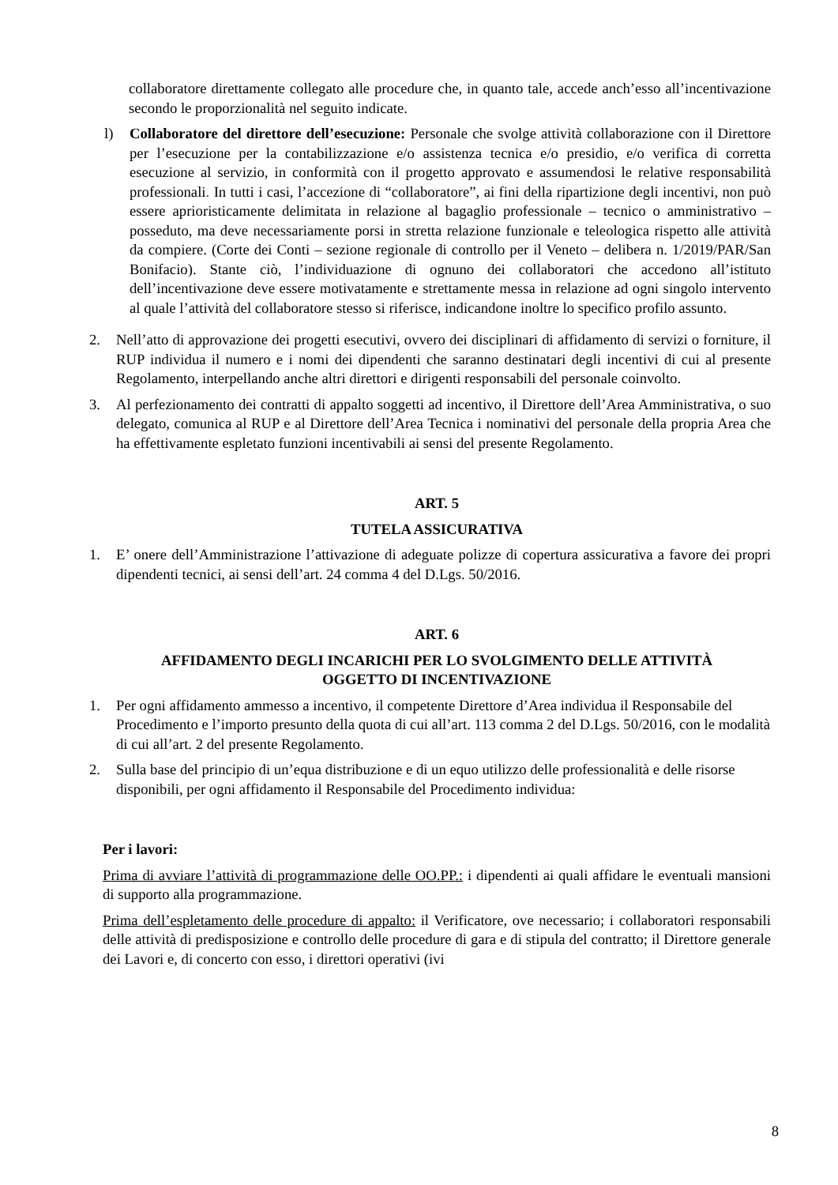collaboratore direttamente collegato alle procedure che, in quanto tale, accede anch’esso all’incentivazione secondo le proporzionalità nel seguito indicate.
l) Collaboratore del direttore dell’esecuzione: Personale che svolge attività collaborazione con il Direttore per l’esecuzione per la contabilizzazione e/o assistenza tecnica e/o presidio, e/o verifica di corretta esecuzione al servizio, in conformità con il progetto approvato e assumendosi le relative responsabilità professionali. In tutti i casi, l’accezione di “collaboratore”, ai fini della ripartizione degli incentivi, non può essere aprioristicamente delimitata in relazione al bagaglio professionale – tecnico o amministrativo – posseduto, ma deve necessariamente porsi in stretta relazione funzionale e teleologica rispetto alle attività da compiere. (Corte dei Conti – sezione regionale di controllo per il Veneto – delibera n. 1/2019/PAR/San Bonifacio). Stante ciò, l’individuazione di ognuno dei collaboratori che accedono all’istituto dell’incentivazione deve essere motivatamente e strettamente messa in relazione ad ogni singolo intervento al quale l’attività del collaboratore stesso si riferisce, indicandone inoltre lo specifico profilo assunto.
2. Nell’atto di approvazione dei progetti esecutivi, ovvero dei disciplinari di affidamento di servizi o forniture, il RUP individua il numero e i nomi dei dipendenti che saranno destinatari degli incentivi di cui al presente Regolamento, interpellando anche altri direttori e dirigenti responsabili del personale coinvolto.
3. Al perfezionamento dei contratti di appalto soggetti ad incentivo, il Direttore dell’Area Amministrativa, o suo delegato, comunica al RUP e al Direttore dell’Area Tecnica i nominativi del personale della propria Area che ha effettivamente espletato funzioni incentivabili ai sensi del presente Regolamento.
ART. 5
TUTELA ASSICURATIVA
1. E’ onere dell’Amministrazione l’attivazione di adeguate polizze di copertura assicurativa a favore dei propri dipendenti tecnici, ai sensi dell’art. 24 comma 4 del D.Lgs. 50/2016.
ART. 6
AFFIDAMENTO DEGLI INCARICHI PER LO SVOLGIMENTO DELLE ATTIVITÀ
OGGETTO DI INCENTIVAZIONE
1. Per ogni affidamento ammesso a incentivo, il competente Direttore d’Area individua il Responsabile del Procedimento e l’importo presunto della quota di cui all’art. 113 comma 2 del D.Lgs. 50/2016, con le modalità di cui all’art. 2 del presente Regolamento.
2. Sulla base del principio di un’equa distribuzione e di un equo utilizzo delle professionalità e delle risorse disponibili, per ogni affidamento il Responsabile del Procedimento individua:
Per i lavori:
Prima di avviare l’attività di programmazione delle OO.PP.: i dipendenti ai quali affidare le eventuali mansioni di supporto alla programmazione.
Prima dell’espletamento delle procedure di appalto: il Verificatore, ove necessario; i collaboratori responsabili delle attività di predisposizione e controllo delle procedure di gara e di stipula del contratto; il Direttore generale dei Lavori e, di concerto con esso, i direttori operativi (ivi
8